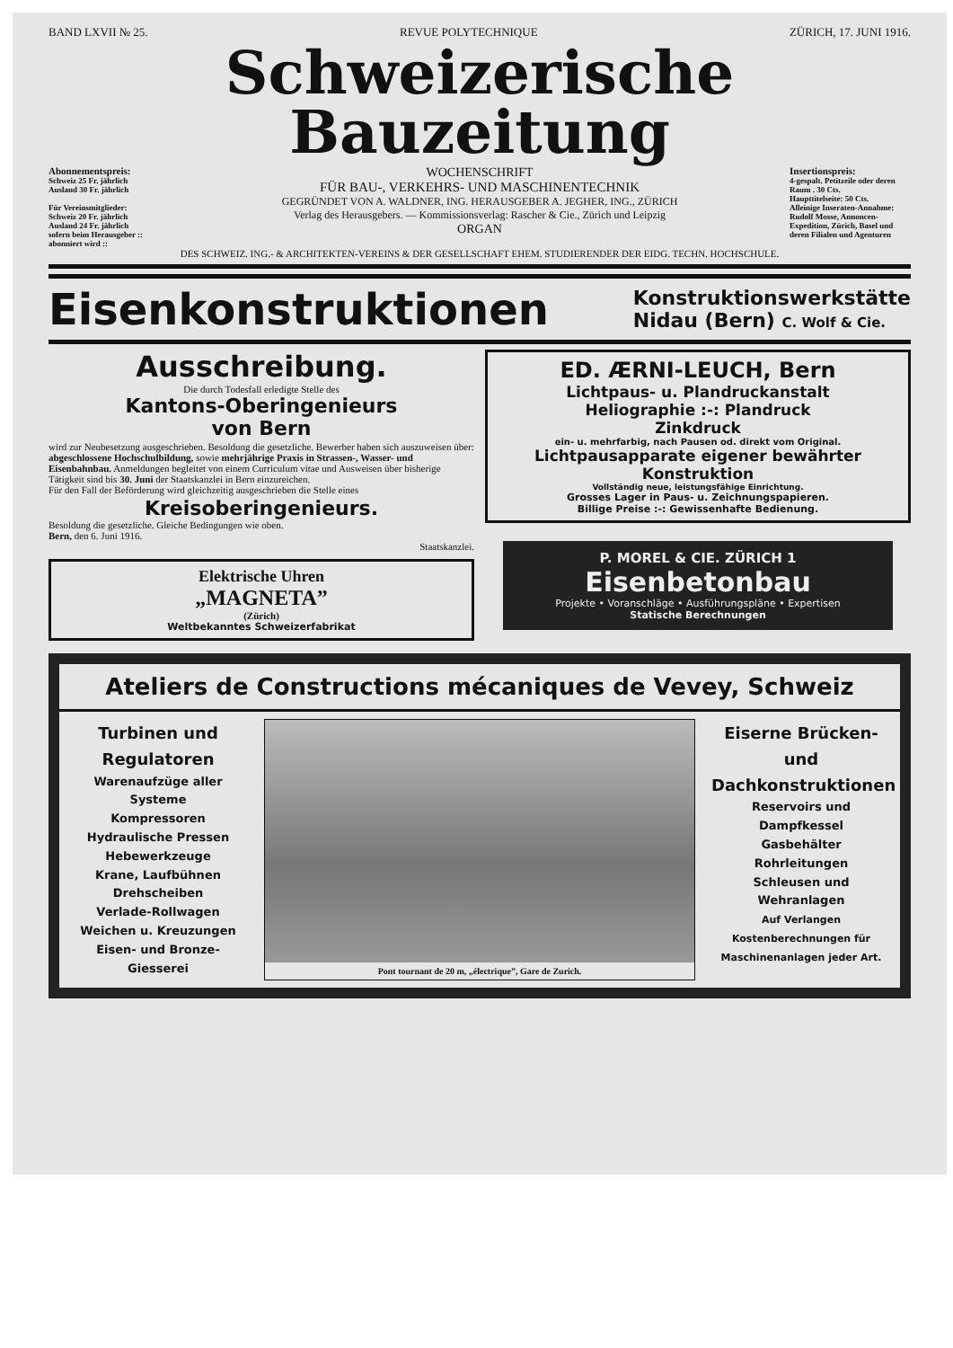BAND LXVII № 25. REVUE POLYTECHNIQUE ZÜRICH, 17. JUNI 1916.
Schweizerische Bauzeitung
Abonnementspreis:
Schweiz 25 Fr. jährlich
Ausland 30 Fr. jährlich
Für Vereinsmitglieder:
Schweiz 20 Fr. jährlich
Ausland 24 Fr. jährlich
sofern beim Herausgeber :: abonniert wird ::
WOCHENSCHRIFT
FÜR BAU-, VERKEHRS- UND MASCHINENTECHNIK
GEGRÜNDET VON A. WALDNER, ING. HERAUSGEBER A. JEGHER, ING., ZÜRICH
Verlag des Herausgebers. — Kommissionsverlag: Rascher & Cie., Zürich und Leipzig
ORGAN
Insertionspreis:
4-gespalt. Petitzeile oder deren Raum . 30 Cts.
Haupttitelseite: 50 Cts.
Alleinige Inseraten-Annahme: Rudolf Mosse, Annoncen-Expedition, Zürich, Basel und deren Filialen und Agenturen
DES SCHWEIZ. ING.- & ARCHITEKTEN-VEREINS & DER GESELLSCHAFT EHEM. STUDIERENDER DER EIDG. TECHN. HOCHSCHULE.
Eisenkonstruktionen Konstruktionswerkstätte
Nidau (Bern) C. Wolf & Cie.
Ausschreibung.
Die durch Todesfall erledigte Stelle des
Kantons-Oberingenieurs
von Bern
wird zur Neubesetzung ausgeschrieben. Besoldung die gesetzliche. Bewerber haben sich auszuweisen über: abgeschlossene Hochschulbildung, sowie mehrjährige Praxis in Strassen-, Wasser- und Eisenbahnbau. Anmeldungen begleitet von einem Curriculum vitae und Ausweisen über bisherige Tätigkeit sind bis 30. Juni der Staatskanzlei in Bern einzureichen.
Für den Fall der Beförderung wird gleichzeitig ausgeschrieben die Stelle eines
Kreisoberingenieurs.
Besoldung die gesetzliche. Gleiche Bedingungen wie oben.
Bern, den 6. Juni 1916.
Staatskanzlei.
Elektrische Uhren
„MAGNETA”
(Zürich)
Weltbekanntes Schweizerfabrikat
ED. ÆRNI-LEUCH, Bern
Lichtpaus- u. Plandruckanstalt
Heliographie :-: Plandruck
Zinkdruck
ein- u. mehrfarbig, nach Pausen od. direkt vom Original.
Lichtpausapparate eigener bewährter Konstruktion
Vollständig neue, leistungsfähige Einrichtung.
Grosses Lager in Paus- u. Zeichnungspapieren.
Billige Preise :-: Gewissenhafte Bedienung.
P. MOREL & CIE. ZÜRICH 1
Eisenbetonbau
Projekte • Voranschläge • Ausführungspläne • Expertisen
Statische Berechnungen
Ateliers de Constructions mécaniques de Vevey, Schweiz
Turbinen und Regulatoren
Warenaufzüge aller Systeme
Kompressoren
Hydraulische Pressen
Hebewerkzeuge
Krane, Laufbühnen
Drehscheiben
Verlade-Rollwagen
Weichen u. Kreuzungen
Eisen- und Bronze-Giesserei
Pont tournant de 20 m, „électrique”, Gare de Zurich.
Eiserne Brücken- und Dachkonstruktionen
Reservoirs und Dampfkessel
Gasbehälter
Rohrleitungen
Schleusen und Wehranlagen
Auf Verlangen Kostenberechnungen für Maschinenanlagen jeder Art.